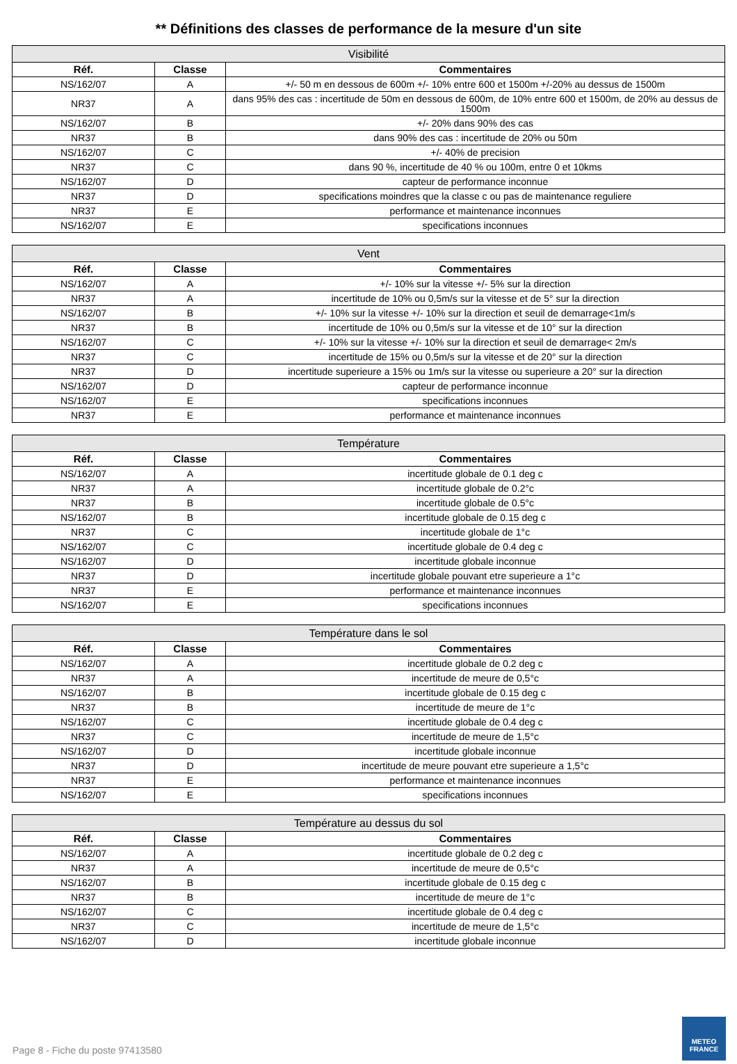** Définitions des classes de performance de la mesure d'un site
| Visibilité | | |
| --- | --- | --- |
| Réf. | Classe | Commentaires |
| NS/162/07 | A | +/- 50 m en dessous de 600m +/- 10% entre 600 et 1500m +/-20% au dessus de 1500m |
| NR37 | A | dans 95% des cas : incertitude de 50m en dessous de 600m, de 10% entre 600 et 1500m, de 20% au dessus de 1500m |
| NS/162/07 | B | +/- 20% dans 90% des cas |
| NR37 | B | dans 90% des cas : incertitude de 20% ou 50m |
| NS/162/07 | C | +/- 40% de precision |
| NR37 | C | dans 90 %, incertitude de 40 % ou 100m, entre 0 et 10kms |
| NS/162/07 | D | capteur de performance inconnue |
| NR37 | D | specifications moindres que la classe c ou pas de maintenance reguliere |
| NR37 | E | performance et maintenance inconnues |
| NS/162/07 | E | specifications inconnues |
| Vent | | |
| --- | --- | --- |
| Réf. | Classe | Commentaires |
| NS/162/07 | A | +/- 10% sur la vitesse +/- 5% sur la direction |
| NR37 | A | incertitude de 10% ou 0,5m/s sur la vitesse et de 5° sur la direction |
| NS/162/07 | B | +/- 10% sur la vitesse +/- 10% sur la direction et seuil de demarrage<1m/s |
| NR37 | B | incertitude de 10% ou 0,5m/s sur la vitesse et de 10° sur la direction |
| NS/162/07 | C | +/- 10% sur la vitesse +/- 10% sur la direction et seuil de demarrage< 2m/s |
| NR37 | C | incertitude de 15% ou 0,5m/s sur la vitesse et de 20° sur la direction |
| NR37 | D | incertitude superieure a 15% ou 1m/s sur la vitesse ou superieure a 20° sur la direction |
| NS/162/07 | D | capteur de performance inconnue |
| NS/162/07 | E | specifications inconnues |
| NR37 | E | performance et maintenance inconnues |
| Température | | |
| --- | --- | --- |
| Réf. | Classe | Commentaires |
| NS/162/07 | A | incertitude globale de 0.1 deg c |
| NR37 | A | incertitude globale de 0.2°c |
| NR37 | B | incertitude globale de 0.5°c |
| NS/162/07 | B | incertitude globale de 0.15 deg c |
| NR37 | C | incertitude globale de 1°c |
| NS/162/07 | C | incertitude globale de 0.4 deg c |
| NS/162/07 | D | incertitude globale inconnue |
| NR37 | D | incertitude globale pouvant etre superieure a 1°c |
| NR37 | E | performance et maintenance inconnues |
| NS/162/07 | E | specifications inconnues |
| Température dans le sol | | |
| --- | --- | --- |
| Réf. | Classe | Commentaires |
| NS/162/07 | A | incertitude globale de 0.2 deg c |
| NR37 | A | incertitude de meure de 0,5°c |
| NS/162/07 | B | incertitude globale de 0.15 deg c |
| NR37 | B | incertitude de meure de 1°c |
| NS/162/07 | C | incertitude globale de 0.4 deg c |
| NR37 | C | incertitude de meure de 1,5°c |
| NS/162/07 | D | incertitude globale inconnue |
| NR37 | D | incertitude de meure pouvant etre superieure a 1,5°c |
| NR37 | E | performance et maintenance inconnues |
| NS/162/07 | E | specifications inconnues |
| Température au dessus du sol | | |
| --- | --- | --- |
| Réf. | Classe | Commentaires |
| NS/162/07 | A | incertitude globale de 0.2 deg c |
| NR37 | A | incertitude de meure de 0,5°c |
| NS/162/07 | B | incertitude globale de 0.15 deg c |
| NR37 | B | incertitude de meure de 1°c |
| NS/162/07 | C | incertitude globale de 0.4 deg c |
| NR37 | C | incertitude de meure de 1,5°c |
| NS/162/07 | D | incertitude globale inconnue |
Page 8 - Fiche du poste 97413580
METEO
FRANCE